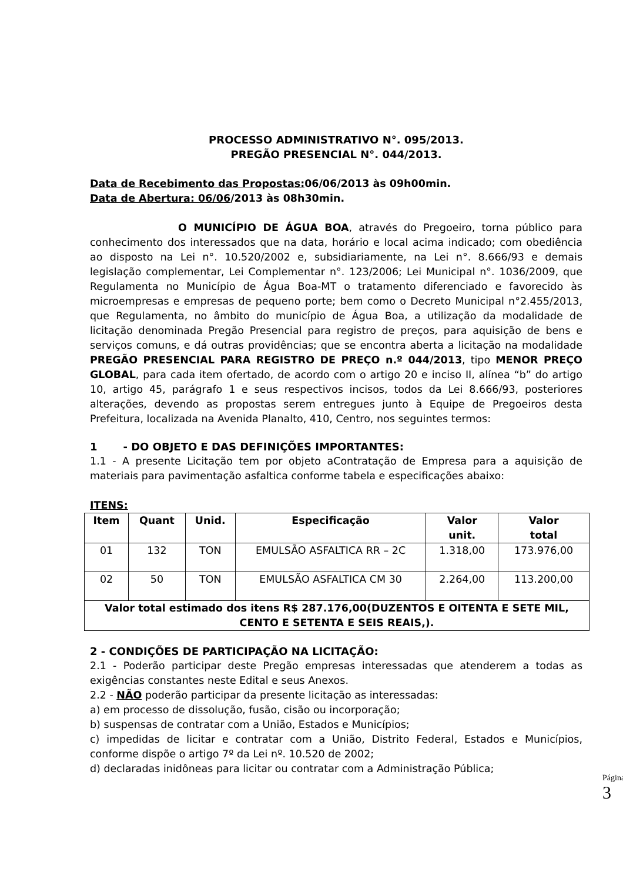PROCESSO ADMINISTRATIVO N°. 095/2013.
PREGÃO PRESENCIAL N°. 044/2013.
Data de Recebimento das Propostas: 06/06/2013 às 09h00min.
Data de Abertura: 06/06/2013 às 08h30min.
O MUNICÍPIO DE ÁGUA BOA, através do Pregoeiro, torna público para conhecimento dos interessados que na data, horário e local acima indicado; com obediência ao disposto na Lei n°. 10.520/2002 e, subsidiariamente, na Lei n°. 8.666/93 e demais legislação complementar, Lei Complementar n°. 123/2006; Lei Municipal n°. 1036/2009, que Regulamenta no Município de Água Boa-MT o tratamento diferenciado e favorecido às microempresas e empresas de pequeno porte; bem como o Decreto Municipal n°2.455/2013, que Regulamenta, no âmbito do município de Água Boa, a utilização da modalidade de licitação denominada Pregão Presencial para registro de preços, para aquisição de bens e serviços comuns, e dá outras providências; que se encontra aberta a licitação na modalidade PREGÃO PRESENCIAL PARA REGISTRO DE PREÇO n.º 044/2013, tipo MENOR PREÇO GLOBAL, para cada item ofertado, de acordo com o artigo 20 e inciso II, alínea “b” do artigo 10, artigo 45, parágrafo 1 e seus respectivos incisos, todos da Lei 8.666/93, posteriores alterações, devendo as propostas serem entregues junto à Equipe de Pregoeiros desta Prefeitura, localizada na Avenida Planalto, 410, Centro, nos seguintes termos:
1 - DO OBJETO E DAS DEFINIÇÕES IMPORTANTES:
1.1 - A presente Licitação tem por objeto aContratação de Empresa para a aquisição de materiais para pavimentação asfaltica conforme tabela e especificações abaixo:
ITENS:
| Item | Quant | Unid. | Especificação | Valor unit. | Valor total |
| --- | --- | --- | --- | --- | --- |
| 01 | 132 | TON | EMULSÃO ASFALTICA RR – 2C | 1.318,00 | 173.976,00 |
| 02 | 50 | TON | EMULSÃO ASFALTICA CM 30 | 2.264,00 | 113.200,00 |
| Valor total estimado dos itens R$ 287.176,00(DUZENTOS E OITENTA E SETE MIL, CENTO E SETENTA E SEIS REAIS,). | | | | | |
2 - CONDIÇÕES DE PARTICIPAÇÃO NA LICITAÇÃO:
2.1 - Poderão participar deste Pregão empresas interessadas que atenderem a todas as exigências constantes neste Edital e seus Anexos.
2.2 - NÃO poderão participar da presente licitação as interessadas:
a) em processo de dissolução, fusão, cisão ou incorporação;
b) suspensas de contratar com a União, Estados e Municípios;
c) impedidas de licitar e contratar com a União, Distrito Federal, Estados e Municípios, conforme dispõe o artigo 7º da Lei nº. 10.520 de 2002;
d) declaradas inidôneas para licitar ou contratar com a Administração Pública;
Página 3